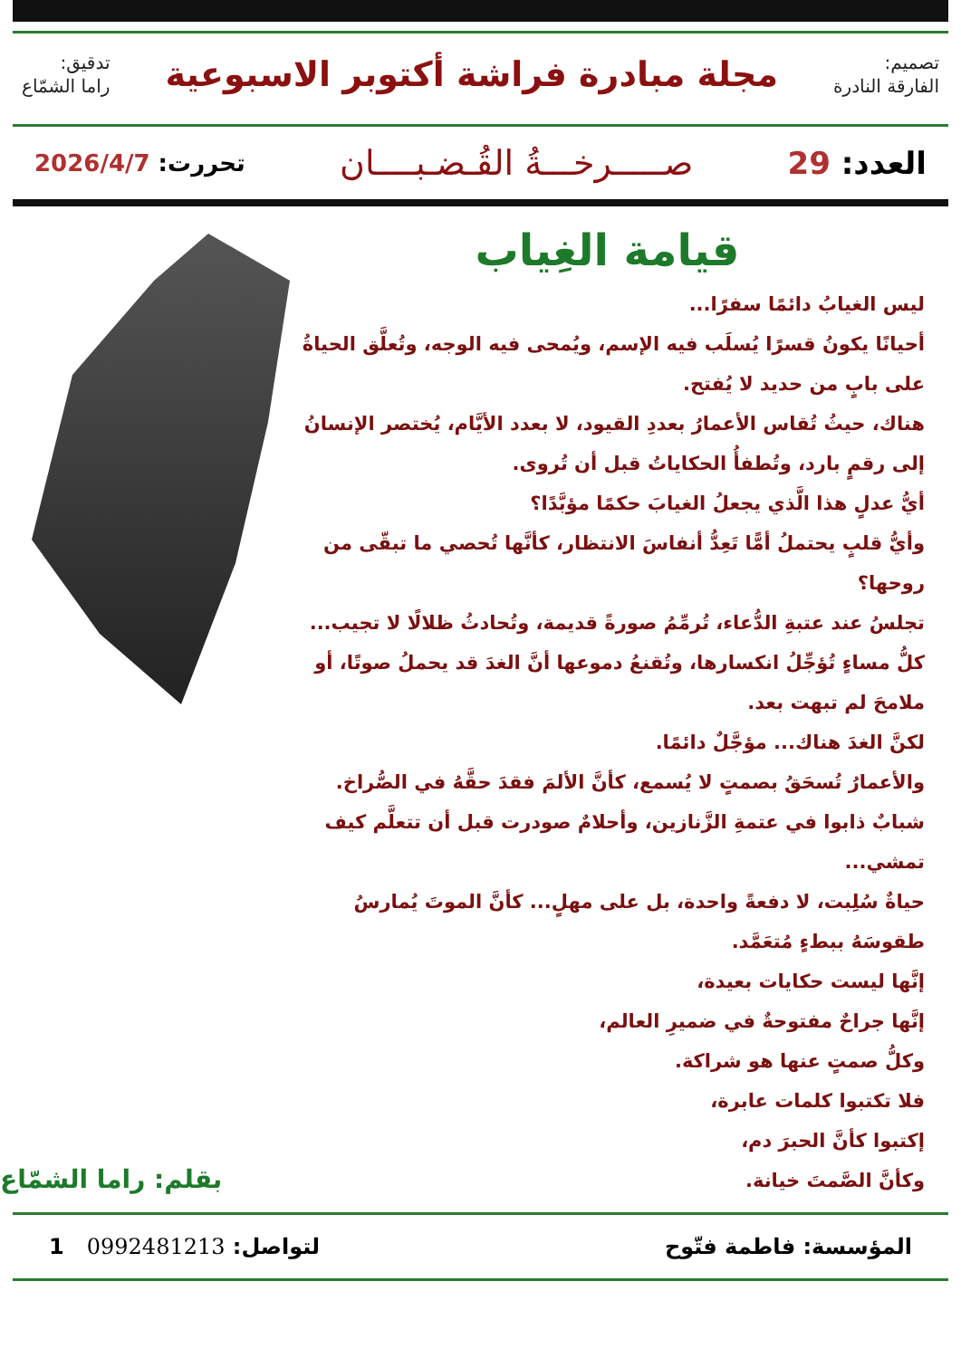تصميم:
الفارقة النادرة
مجلة مبادرة فراشة أكتوبر الاسبوعية
تدقيق:
راما الشمّاع
العدد: 29 صـــــرخـــةُ القُـضـبــــان
تحررت: 2026/4/7
قيامة الغِياب
ليس الغيابُ دائمًا سفرًا...
أحيانًا يكونُ قسرًا يُسلَب فيه الإسم، ويُمحى فيه الوجه، وتُعلَّق الحياةُ على بابٍ من حديد لا يُفتح.
هناك، حيثُ تُقاس الأعمارُ بعددِ القيود، لا بعدد الأيَّام، يُختصر الإنسانُ إلى رقمٍ بارد، وتُطفأُ الحكاياتُ قبل أن تُروى.
أيُّ عدلٍ هذا الَّذي يجعلُ الغيابَ حكمًا مؤبَّدًا؟
وأيُّ قلبٍ يحتملُ أمًّا تَعِدُّ أنفاسَ الانتظار، كأنَّها تُحصي ما تبقّى من روحها؟
تجلسُ عند عتبةِ الدُّعاء، تُرمِّمُ صورةً قديمة، وتُحادثُ ظلالًا لا تجيب...
كلُّ مساءٍ تُؤجِّلُ انكسارها، وتُقنعُ دموعها أنَّ الغدَ قد يحملُ صوتًا، أو ملامحَ لم تبهت بعد.
لكنَّ الغدَ هناك... مؤجَّلٌ دائمًا.
والأعمارُ تُسحَقُ بصمتٍ لا يُسمع، كأنَّ الألمَ فقدَ حقَّهُ في الصُّراخ.
شبابٌ ذابوا في عتمةِ الزَّنازين، وأحلامٌ صودرت قبل أن تتعلَّم كيف تمشي...
حياةٌ سُلِبت، لا دفعةً واحدة، بل على مهلٍ... كأنَّ الموتَ يُمارسُ طقوسَهُ ببطءٍ مُتعَمَّد.
إنَّها ليست حكايات بعيدة،
إنَّها جراحٌ مفتوحةٌ في ضميرِ العالم،
وكلُّ صمتٍ عنها هو شراكة.
فلا تكتبوا كلمات عابرة،
إكتبوا كأنَّ الحبرَ دم،
وكأنَّ الصَّمتَ خيانة.
بقلم: راما الشمّاع
المؤسسة: فاطمة فتّوح لتواصل: 0992481213 1